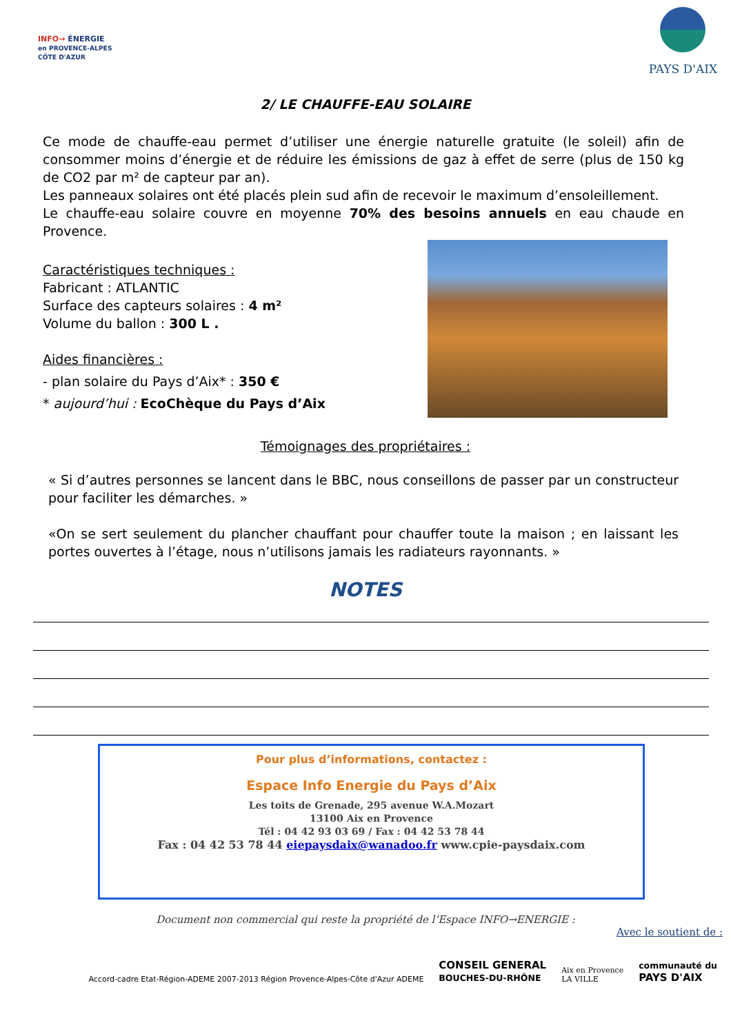INFO→ ÉNERGIE
en PROVENCE-ALPES
CÔTE D'AZUR
PAYS D'AIX
2/ LE CHAUFFE-EAU SOLAIRE
Ce mode de chauffe-eau permet d’utiliser une énergie naturelle gratuite (le soleil) afin de consommer moins d’énergie et de réduire les émissions de gaz à effet de serre (plus de 150 kg de CO2 par m² de capteur par an).
Les panneaux solaires ont été placés plein sud afin de recevoir le maximum d’ensoleillement.
Le chauffe-eau solaire couvre en moyenne 70% des besoins annuels en eau chaude en Provence.
Caractéristiques techniques :
Fabricant : ATLANTIC
Surface des capteurs solaires : 4 m²
Volume du ballon : 300 L .
Aides financières :
- plan solaire du Pays d’Aix* : 350 €
* aujourd’hui : EcoChèque du Pays d’Aix
Témoignages des propriétaires :
« Si d’autres personnes se lancent dans le BBC, nous conseillons de passer par un constructeur pour faciliter les démarches. »
«On se sert seulement du plancher chauffant pour chauffer toute la maison ; en laissant les portes ouvertes à l’étage, nous n’utilisons jamais les radiateurs rayonnants. »
NOTES
Pour plus d’informations, contactez :
Espace Info Energie du Pays d’Aix
Les toits de Grenade, 295 avenue W.A.Mozart
13100 Aix en Provence
Tél : 04 42 93 03 69 / Fax : 04 42 53 78 44
Fax : 04 42 53 78 44 eiepaysdaix@wanadoo.fr www.cpie-paysdaix.com
Document non commercial qui reste la propriété de l’Espace INFO→ENERGIE :
Avec le soutient de :
Accord-cadre Etat-Région-ADEME 2007-2013 Région Provence-Alpes-Côte d'Azur ADEME CONSEIL GENERAL
BOUCHES-DU-RHÔNE Aix en Provence
LA VILLE communauté du
PAYS D'AIX